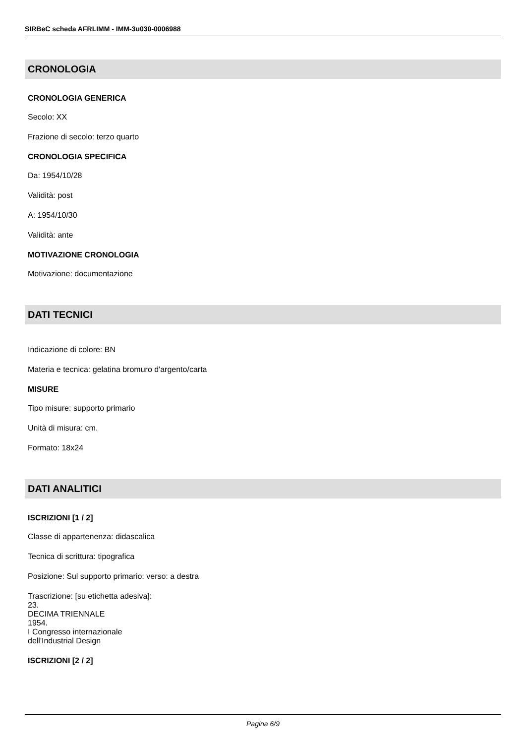SIRBeC scheda AFRLIMM - IMM-3u030-0006988
CRONOLOGIA
CRONOLOGIA GENERICA
Secolo: XX
Frazione di secolo: terzo quarto
CRONOLOGIA SPECIFICA
Da: 1954/10/28
Validità: post
A: 1954/10/30
Validità: ante
MOTIVAZIONE CRONOLOGIA
Motivazione: documentazione
DATI TECNICI
Indicazione di colore: BN
Materia e tecnica: gelatina bromuro d'argento/carta
MISURE
Tipo misure: supporto primario
Unità di misura: cm.
Formato: 18x24
DATI ANALITICI
ISCRIZIONI [1 / 2]
Classe di appartenenza: didascalica
Tecnica di scrittura: tipografica
Posizione: Sul supporto primario: verso: a destra
Trascrizione: [su etichetta adesiva]:
23.
DECIMA TRIENNALE
1954.
I Congresso internazionale
dell'Industrial Design
ISCRIZIONI [2 / 2]
Pagina 6/9